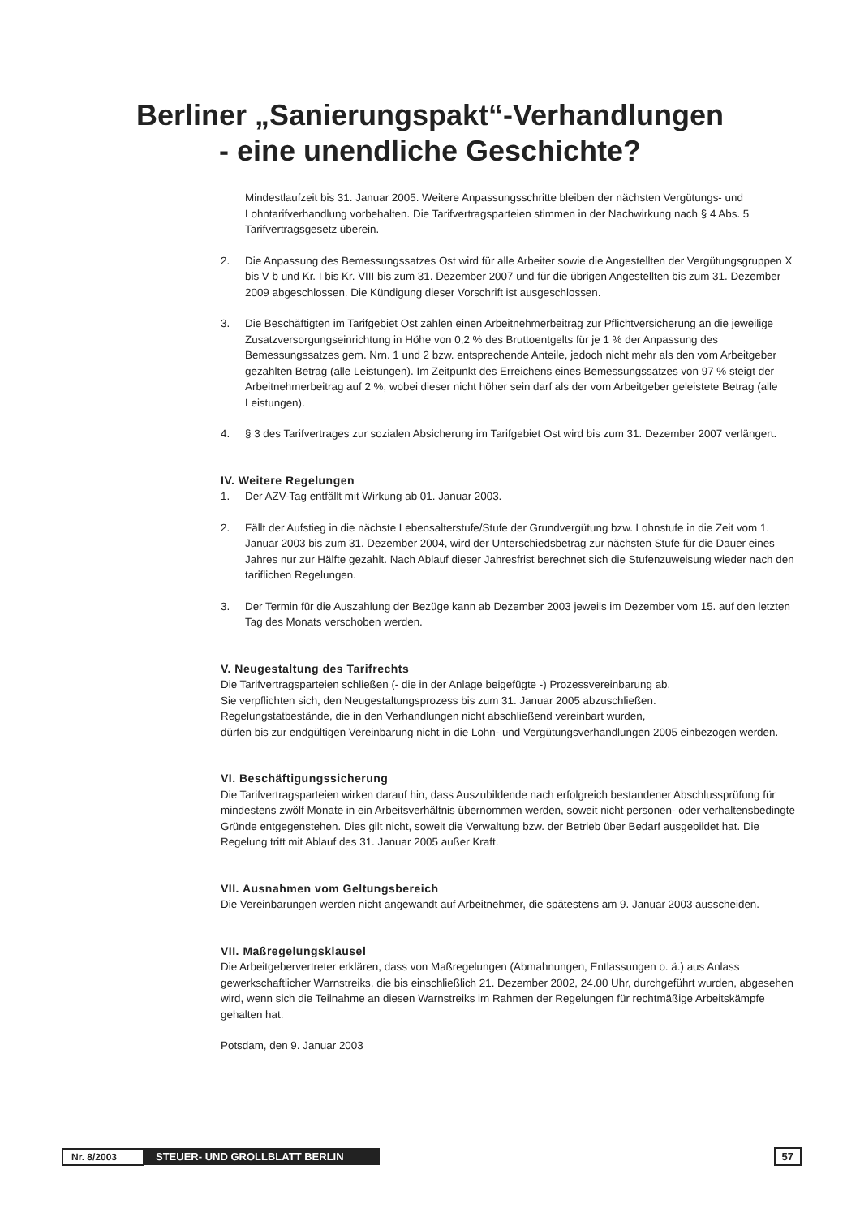Berliner „Sanierungspakt“-Verhandlungen
- eine unendliche Geschichte?
Mindestlaufzeit bis 31. Januar 2005. Weitere Anpassungsschritte bleiben der nächsten Vergütungs- und Lohntarifverhandlung vorbehalten. Die Tarifvertragsparteien stimmen in der Nachwirkung nach § 4 Abs. 5 Tarifvertragsgesetz überein.
2. Die Anpassung des Bemessungssatzes Ost wird für alle Arbeiter sowie die Angestellten der Vergütungsgruppen X bis V b und Kr. I bis Kr. VIII bis zum 31. Dezember 2007 und für die übrigen Angestellten bis zum 31. Dezember 2009 abgeschlossen. Die Kündigung dieser Vorschrift ist ausgeschlossen.
3. Die Beschäftigten im Tarifgebiet Ost zahlen einen Arbeitnehmerbeitrag zur Pflichtversicherung an die jeweilige Zusatzversorgungseinrichtung in Höhe von 0,2 % des Bruttoentgelts für je 1 % der Anpassung des Bemessungssatzes gem. Nrn. 1 und 2 bzw. entsprechende Anteile, jedoch nicht mehr als den vom Arbeitgeber gezahlten Betrag (alle Leistungen). Im Zeitpunkt des Erreichens eines Bemessungssatzes von 97 % steigt der Arbeitnehmerbeitrag auf 2 %, wobei dieser nicht höher sein darf als der vom Arbeitgeber geleistete Betrag (alle Leistungen).
4. § 3 des Tarifvertrages zur sozialen Absicherung im Tarifgebiet Ost wird bis zum 31. Dezember 2007 verlängert.
IV. Weitere Regelungen
1. Der AZV-Tag entfällt mit Wirkung ab 01. Januar 2003.
2. Fällt der Aufstieg in die nächste Lebensalterstufe/Stufe der Grundvergütung bzw. Lohnstufe in die Zeit vom 1. Januar 2003 bis zum 31. Dezember 2004, wird der Unterschiedsbetrag zur nächsten Stufe für die Dauer eines Jahres nur zur Hälfte gezahlt. Nach Ablauf dieser Jahresfrist berechnet sich die Stufenzuweisung wieder nach den tariflichen Regelungen.
3. Der Termin für die Auszahlung der Bezüge kann ab Dezember 2003 jeweils im Dezember vom 15. auf den letzten Tag des Monats verschoben werden.
V. Neugestaltung des Tarifrechts
Die Tarifvertragsparteien schließen (- die in der Anlage beigefügte -) Prozessvereinbarung ab.
Sie verpflichten sich, den Neugestaltungsprozess bis zum 31. Januar 2005 abzuschließen.
Regelungstatbestände, die in den Verhandlungen nicht abschließend vereinbart wurden,
dürfen bis zur endgültigen Vereinbarung nicht in die Lohn- und Vergütungsverhandlungen 2005 einbezogen werden.
VI. Beschäftigungssicherung
Die Tarifvertragsparteien wirken darauf hin, dass Auszubildende nach erfolgreich bestandener Abschlussprüfung für mindestens zwölf Monate in ein Arbeitsverhältnis übernommen werden, soweit nicht personen- oder verhaltensbedingte Gründe entgegenstehen. Dies gilt nicht, soweit die Verwaltung bzw. der Betrieb über Bedarf ausgebildet hat. Die Regelung tritt mit Ablauf des 31. Januar 2005 außer Kraft.
VII. Ausnahmen vom Geltungsbereich
Die Vereinbarungen werden nicht angewandt auf Arbeitnehmer, die spätestens am 9. Januar 2003 ausscheiden.
VII. Maßregelungsklausel
Die Arbeitgebervertreter erklären, dass von Maßregelungen (Abmahnungen, Entlassungen o. ä.) aus Anlass gewerkschaftlicher Warnstreiks, die bis einschließlich 21. Dezember 2002, 24.00 Uhr, durchgeführt wurden, abgesehen wird, wenn sich die Teilnahme an diesen Warnstreiks im Rahmen der Regelungen für rechtmäßige Arbeitskämpfe gehalten hat.
Potsdam, den 9. Januar 2003
Nr. 8/2003 STEUER- UND GROLLBLATT BERLIN 57